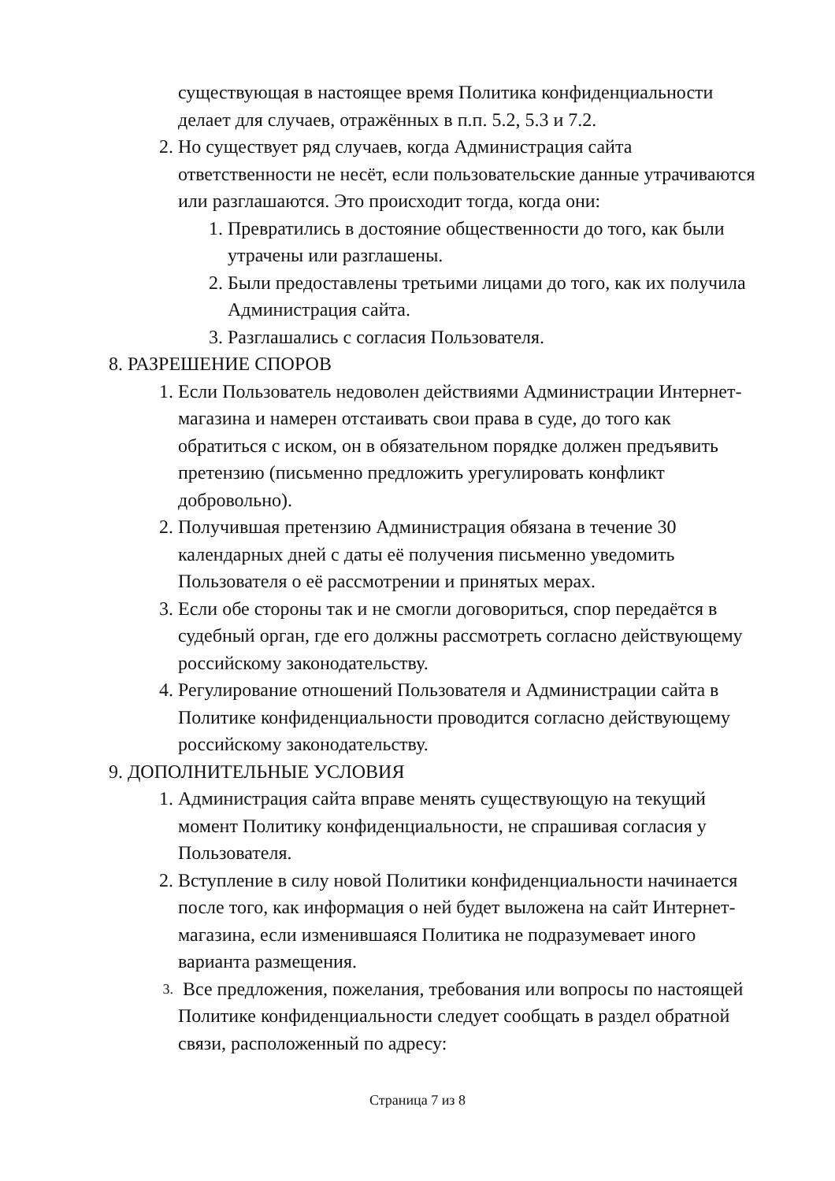существующая в настоящее время Политика конфиденциальности делает для случаев, отражённых в п.п. 5.2, 5.3 и 7.2.
2. Но существует ряд случаев, когда Администрация сайта ответственности не несёт, если пользовательские данные утрачиваются или разглашаются. Это происходит тогда, когда они:
1. Превратились в достояние общественности до того, как были утрачены или разглашены.
2. Были предоставлены третьими лицами до того, как их получила Администрация сайта.
3. Разглашались с согласия Пользователя.
8. РАЗРЕШЕНИЕ СПОРОВ
1. Если Пользователь недоволен действиями Администрации Интернет-магазина и намерен отстаивать свои права в суде, до того как обратиться с иском, он в обязательном порядке должен предъявить претензию (письменно предложить урегулировать конфликт добровольно).
2. Получившая претензию Администрация обязана в течение 30 календарных дней с даты её получения письменно уведомить Пользователя о её рассмотрении и принятых мерах.
3. Если обе стороны так и не смогли договориться, спор передаётся в судебный орган, где его должны рассмотреть согласно действующему российскому законодательству.
4. Регулирование отношений Пользователя и Администрации сайта в Политике конфиденциальности проводится согласно действующему российскому законодательству.
9. ДОПОЛНИТЕЛЬНЫЕ УСЛОВИЯ
1. Администрация сайта вправе менять существующую на текущий момент Политику конфиденциальности, не спрашивая согласия у Пользователя.
2. Вступление в силу новой Политики конфиденциальности начинается после того, как информация о ней будет выложена на сайт Интернет-магазина, если изменившаяся Политика не подразумевает иного варианта размещения.
3. Все предложения, пожелания, требования или вопросы по настоящей Политике конфиденциальности следует сообщать в раздел обратной связи, расположенный по адресу:
Страница 7 из 8